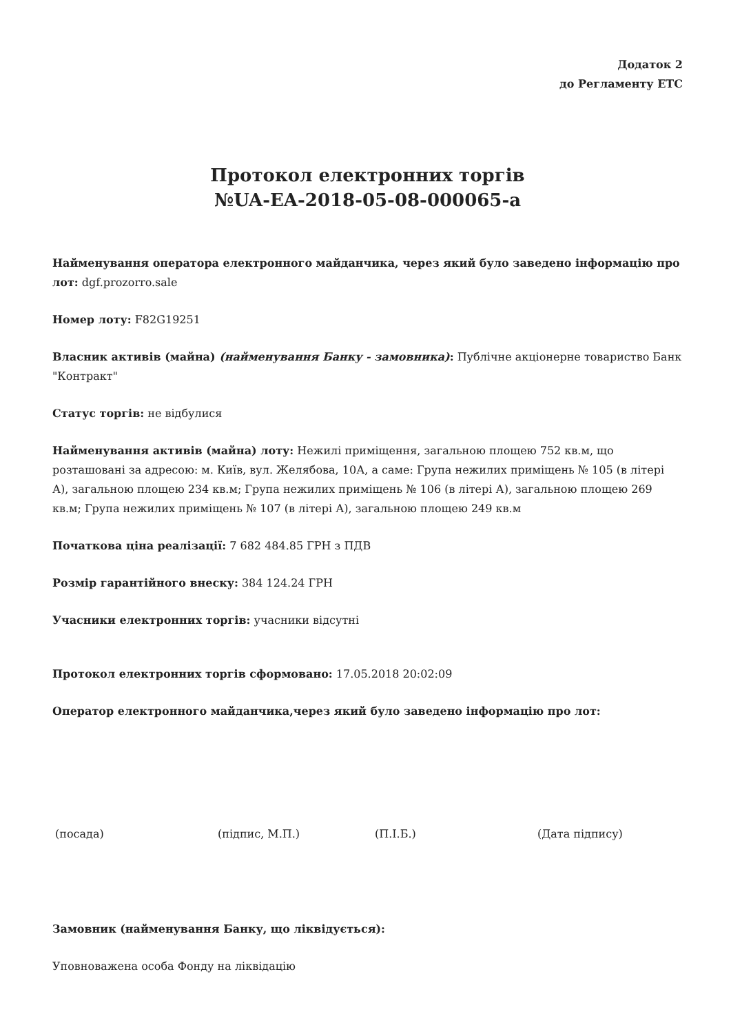Додаток 2
до Регламенту ЕТС
Протокол електронних торгів
№UA-EA-2018-05-08-000065-a
Найменування оператора електронного майданчика, через який було заведено інформацію про лот: dgf.prozorro.sale
Номер лоту: F82G19251
Власник активів (майна) (найменування Банку - замовника): Публічне акціонерне товариство Банк "Контракт"
Статус торгів: не відбулися
Найменування активів (майна) лоту: Нежилі приміщення, загальною площею 752 кв.м, що розташовані за адресою: м. Київ, вул. Желябова, 10А, а саме: Група нежилих приміщень № 105 (в літері А), загальною площею 234 кв.м; Група нежилих приміщень № 106 (в літері А), загальною площею 269 кв.м; Група нежилих приміщень № 107 (в літері А), загальною площею 249 кв.м
Початкова ціна реалізації: 7 682 484.85 ГРН з ПДВ
Розмір гарантійного внеску: 384 124.24 ГРН
Учасники електронних торгів: учасники відсутні
Протокол електронних торгів сформовано: 17.05.2018 20:02:09
Оператор електронного майданчика,через який було заведено інформацію про лот:
(посада) (підпис, М.П.) (П.І.Б.) (Дата підпису)
Замовник (найменування Банку, що ліквідується):
Уповноважена особа Фонду на ліквідацію